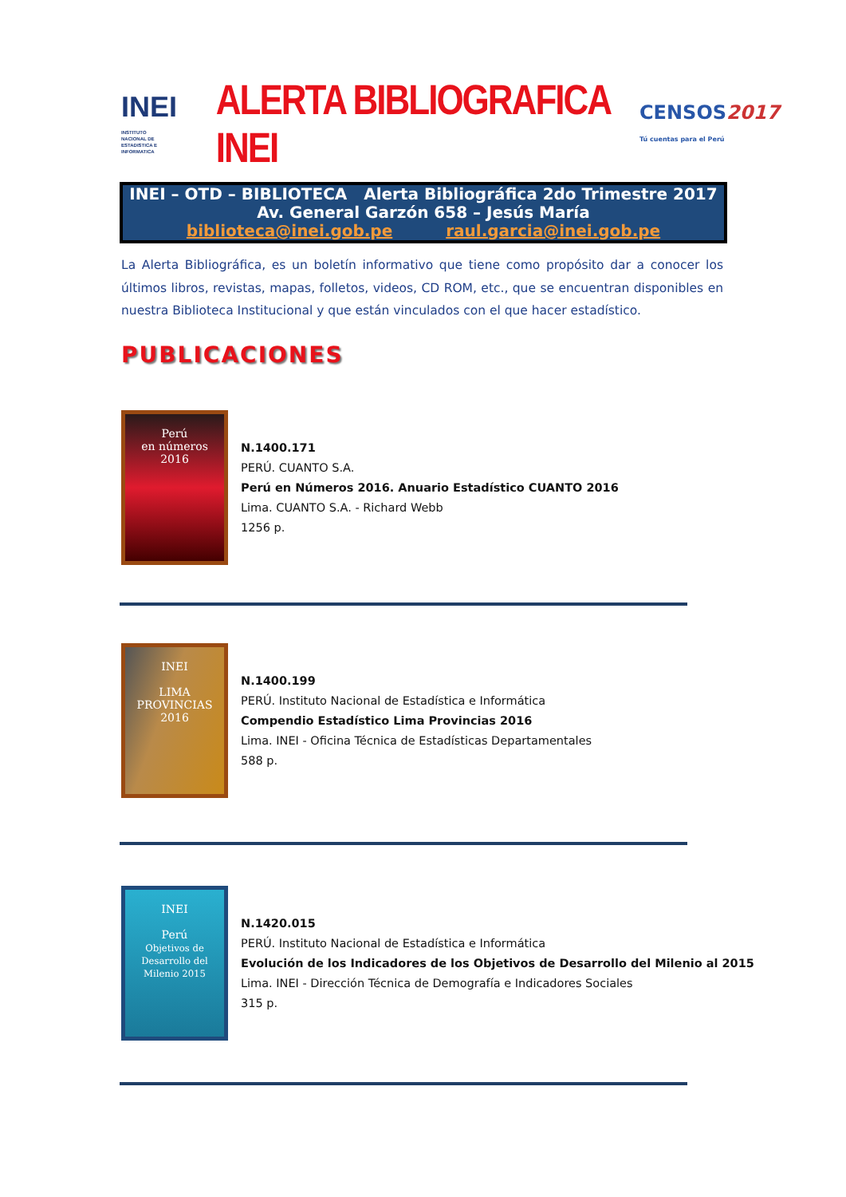INEI INSTITUTO NACIONAL DE ESTADISTICA E INFORMATICA
ALERTA BIBLIOGRAFICA INEI
CENSOS2017
Tú cuentas para el Perú
INEI – OTD – BIBLIOTECA Alerta Bibliográfica 2do Trimestre 2017
Av. General Garzón 658 – Jesús María
biblioteca@inei.gob.pe raul.garcia@inei.gob.pe
La Alerta Bibliográfica, es un boletín informativo que tiene como propósito dar a conocer los últimos libros, revistas, mapas, folletos, videos, CD ROM, etc., que se encuentran disponibles en nuestra Biblioteca Institucional y que están vinculados con el que hacer estadístico.
PUBLICACIONES
Perú
en números
2016
N.1400.171
PERÚ. CUANTO S.A.
Perú en Números 2016. Anuario Estadístico CUANTO 2016
Lima. CUANTO S.A. - Richard Webb
1256 p.
INEI
LIMA PROVINCIAS
2016
N.1400.199
PERÚ. Instituto Nacional de Estadística e Informática
Compendio Estadístico Lima Provincias 2016
Lima. INEI - Oficina Técnica de Estadísticas Departamentales
588 p.
INEI
Perú
Objetivos de Desarrollo del Milenio 2015
N.1420.015
PERÚ. Instituto Nacional de Estadística e Informática
Evolución de los Indicadores de los Objetivos de Desarrollo del Milenio al 2015
Lima. INEI - Dirección Técnica de Demografía e Indicadores Sociales
315 p.